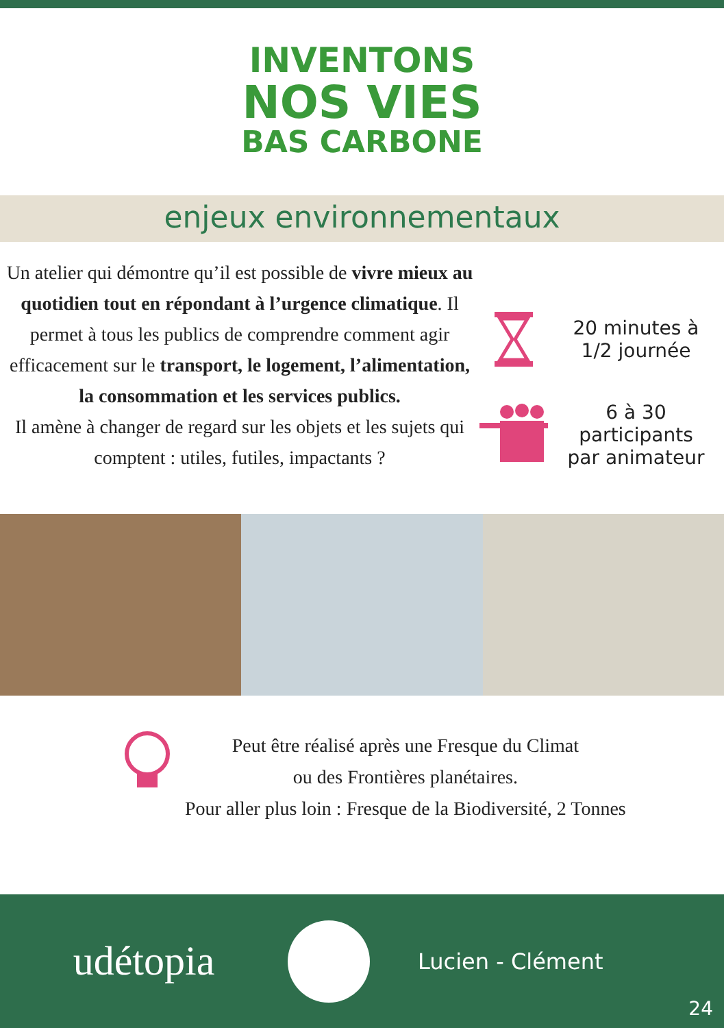INVENTONS
NOS VIES
BAS CARBONE
enjeux environnementaux
Un atelier qui démontre qu’il est possible de vivre mieux au quotidien tout en répondant à l’urgence climatique. Il permet à tous les publics de comprendre comment agir efficacement sur le transport, le logement, l’alimentation, la consommation et les services publics.
Il amène à changer de regard sur les objets et les sujets qui comptent : utiles, futiles, impactants ?
20 minutes à
1/2 journée
6 à 30
participants
par animateur
Peut être réalisé après une Fresque du Climat
ou des Frontières planétaires.
Pour aller plus loin : Fresque de la Biodiversité, 2 Tonnes
udétopia
Lucien - Clément
24